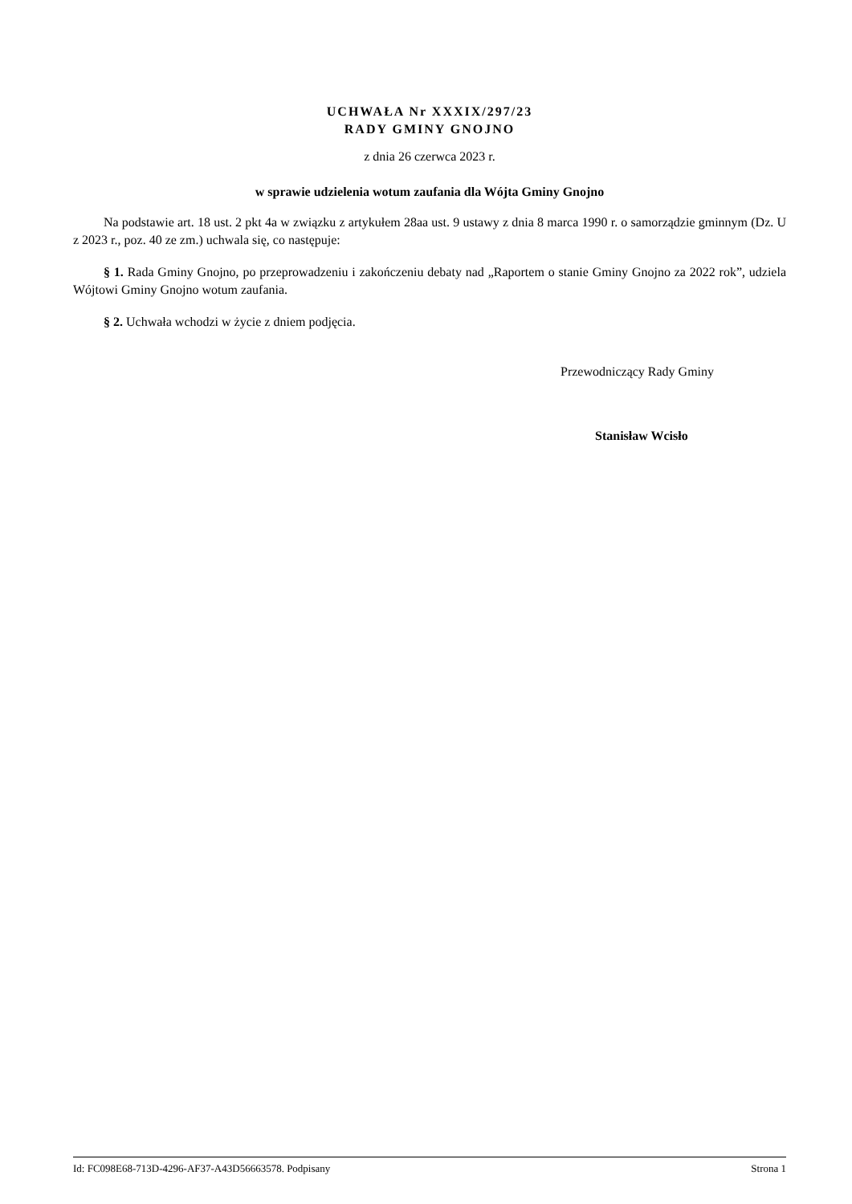UCHWAŁA Nr XXXIX/297/23
RADY GMINY GNOJNO
z dnia 26 czerwca 2023 r.
w sprawie udzielenia wotum zaufania dla Wójta Gminy Gnojno
Na podstawie art. 18 ust. 2 pkt 4a w związku z artykułem 28aa ust. 9 ustawy z dnia 8 marca 1990 r. o samorządzie gminnym (Dz. U z 2023 r., poz. 40 ze zm.) uchwala się, co następuje:
§ 1. Rada Gminy Gnojno, po przeprowadzeniu i zakończeniu debaty nad „Raportem o stanie Gminy Gnojno za 2022 rok”, udziela Wójtowi Gminy Gnojno wotum zaufania.
§ 2. Uchwała wchodzi w życie z dniem podjęcia.
Przewodniczący Rady Gminy
Stanisław Wcisło
Id: FC098E68-713D-4296-AF37-A43D56663578. Podpisany Strona 1